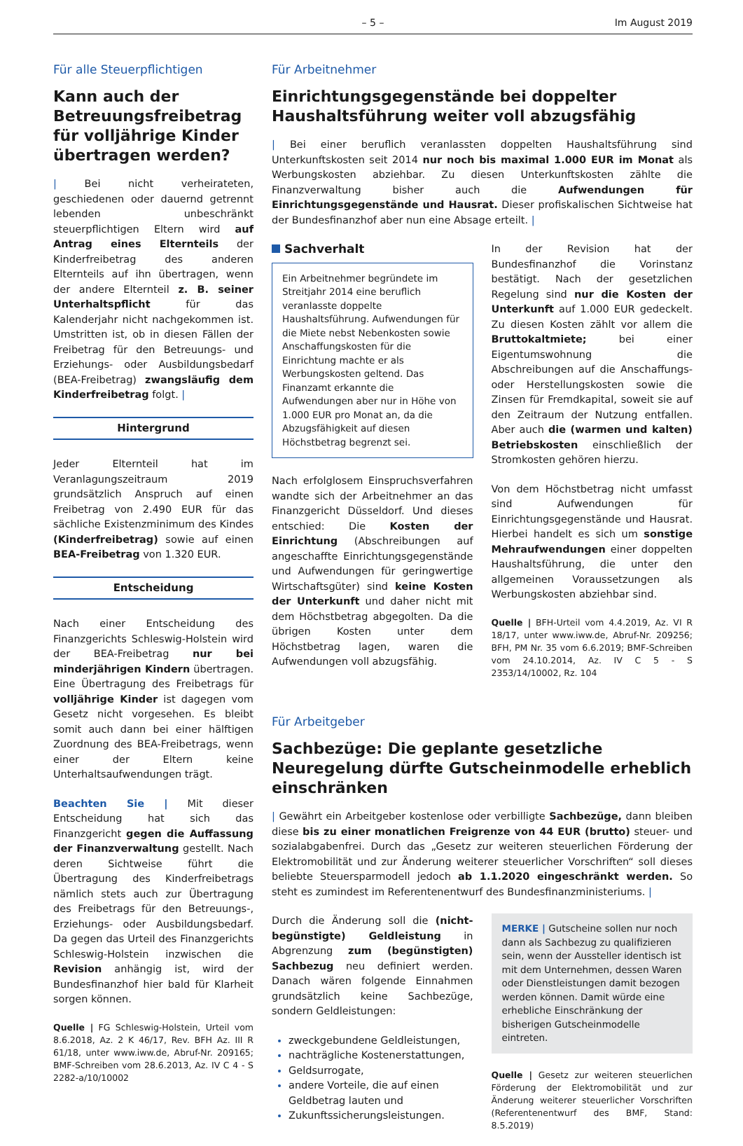– 5 – Im August 2019
Für alle Steuerpflichtigen
Kann auch der Betreuungsfreibetrag für volljährige Kinder übertragen werden?
| Bei nicht verheirateten, geschiedenen oder dauernd getrennt lebenden unbeschränkt steuerpflichtigen Eltern wird auf Antrag eines Elternteils der Kinderfreibetrag des anderen Elternteils auf ihn übertragen, wenn der andere Elternteil z. B. seiner Unterhaltspflicht für das Kalenderjahr nicht nachgekommen ist. Umstritten ist, ob in diesen Fällen der Freibetrag für den Betreuungs- und Erziehungs- oder Ausbildungsbedarf (BEA-Freibetrag) zwangsläufig dem Kinderfreibetrag folgt. |
Hintergrund
Jeder Elternteil hat im Veranlagungszeitraum 2019 grundsätzlich Anspruch auf einen Freibetrag von 2.490 EUR für das sächliche Existenzminimum des Kindes (Kinderfreibetrag) sowie auf einen BEA-Freibetrag von 1.320 EUR.
Entscheidung
Nach einer Entscheidung des Finanzgerichts Schleswig-Holstein wird der BEA-Freibetrag nur bei minderjährigen Kindern übertragen. Eine Übertragung des Freibetrags für volljährige Kinder ist dagegen vom Gesetz nicht vorgesehen. Es bleibt somit auch dann bei einer hälftigen Zuordnung des BEA-Freibetrags, wenn einer der Eltern keine Unterhaltsaufwendungen trägt.
Beachten Sie | Mit dieser Entscheidung hat sich das Finanzgericht gegen die Auffassung der Finanzverwaltung gestellt. Nach deren Sichtweise führt die Übertragung des Kinderfreibetrags nämlich stets auch zur Übertragung des Freibetrags für den Betreuungs-, Erziehungs- oder Ausbildungsbedarf. Da gegen das Urteil des Finanzgerichts Schleswig-Holstein inzwischen die Revision anhängig ist, wird der Bundesfinanzhof hier bald für Klarheit sorgen können.
Quelle | FG Schleswig-Holstein, Urteil vom 8.6.2018, Az. 2 K 46/17, Rev. BFH Az. III R 61/18, unter www.iww.de, Abruf-Nr. 209165; BMF-Schreiben vom 28.6.2013, Az. IV C 4 - S 2282-a/10/10002
Für Arbeitnehmer
Einrichtungsgegenstände bei doppelter Haushaltsführung weiter voll abzugsfähig
| Bei einer beruflich veranlassten doppelten Haushaltsführung sind Unterkunftskosten seit 2014 nur noch bis maximal 1.000 EUR im Monat als Werbungskosten abziehbar. Zu diesen Unterkunftskosten zählte die Finanzverwaltung bisher auch die Aufwendungen für Einrichtungsgegenstände und Hausrat. Dieser profiskalischen Sichtweise hat der Bundesfinanzhof aber nun eine Absage erteilt. |
Sachverhalt
Ein Arbeitnehmer begründete im Streitjahr 2014 eine beruflich veranlasste doppelte Haushaltsführung. Aufwendungen für die Miete nebst Nebenkosten sowie Anschaffungskosten für die Einrichtung machte er als Werbungskosten geltend. Das Finanzamt erkannte die Aufwendungen aber nur in Höhe von 1.000 EUR pro Monat an, da die Abzugsfähigkeit auf diesen Höchstbetrag begrenzt sei.
Nach erfolglosem Einspruchsverfahren wandte sich der Arbeitnehmer an das Finanzgericht Düsseldorf. Und dieses entschied: Die Kosten der Einrichtung (Abschreibungen auf angeschaffte Einrichtungsgegenstände und Aufwendungen für geringwertige Wirtschaftsgüter) sind keine Kosten der Unterkunft und daher nicht mit dem Höchstbetrag abgegolten. Da die übrigen Kosten unter dem Höchstbetrag lagen, waren die Aufwendungen voll abzugsfähig.
In der Revision hat der Bundesfinanzhof die Vorinstanz bestätigt. Nach der gesetzlichen Regelung sind nur die Kosten der Unterkunft auf 1.000 EUR gedeckelt. Zu diesen Kosten zählt vor allem die Bruttokaltmiete; bei einer Eigentumswohnung die Abschreibungen auf die Anschaffungs- oder Herstellungskosten sowie die Zinsen für Fremdkapital, soweit sie auf den Zeitraum der Nutzung entfallen. Aber auch die (warmen und kalten) Betriebskosten einschließlich der Stromkosten gehören hierzu.
Von dem Höchstbetrag nicht umfasst sind Aufwendungen für Einrichtungsgegenstände und Hausrat. Hierbei handelt es sich um sonstige Mehraufwendungen einer doppelten Haushaltsführung, die unter den allgemeinen Voraussetzungen als Werbungskosten abziehbar sind.
Quelle | BFH-Urteil vom 4.4.2019, Az. VI R 18/17, unter www.iww.de, Abruf-Nr. 209256; BFH, PM Nr. 35 vom 6.6.2019; BMF-Schreiben vom 24.10.2014, Az. IV C 5 - S 2353/14/10002, Rz. 104
Für Arbeitgeber
Sachbezüge: Die geplante gesetzliche Neuregelung dürfte Gutscheinmodelle erheblich einschränken
| Gewährt ein Arbeitgeber kostenlose oder verbilligte Sachbezüge, dann bleiben diese bis zu einer monatlichen Freigrenze von 44 EUR (brutto) steuer- und sozialabgabenfrei. Durch das „Gesetz zur weiteren steuerlichen Förderung der Elektromobilität und zur Änderung weiterer steuerlicher Vorschriften“ soll dieses beliebte Steuersparmodell jedoch ab 1.1.2020 eingeschränkt werden. So steht es zumindest im Referentenentwurf des Bundesfinanzministeriums. |
Durch die Änderung soll die (nicht-begünstigte) Geldleistung in Abgrenzung zum (begünstigten) Sachbezug neu definiert werden. Danach wären folgende Einnahmen grundsätzlich keine Sachbezüge, sondern Geldleistungen:
zweckgebundene Geldleistungen,
nachträgliche Kostenerstattungen,
Geldsurrogate,
andere Vorteile, die auf einen Geldbetrag lauten und
Zukunftssicherungsleistungen.
MERKE | Gutscheine sollen nur noch dann als Sachbezug zu qualifizieren sein, wenn der Aussteller identisch ist mit dem Unternehmen, dessen Waren oder Dienstleistungen damit bezogen werden können. Damit würde eine erhebliche Einschränkung der bisherigen Gutscheinmodelle eintreten.
Quelle | Gesetz zur weiteren steuerlichen Förderung der Elektromobilität und zur Änderung weiterer steuerlicher Vorschriften (Referentenentwurf des BMF, Stand: 8.5.2019)